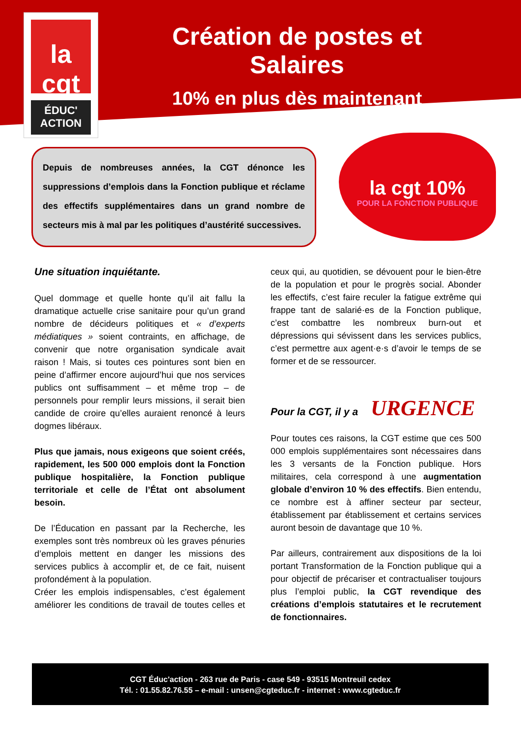la
cgt
ÉDUC'
ACTION
Création de postes et Salaires
10% en plus dès maintenant
Depuis de nombreuses années, la CGT dénonce les suppressions d’emplois dans la Fonction publique et réclame des effectifs supplémentaires dans un grand nombre de secteurs mis à mal par les politiques d’austérité successives.
la cgt 10%
POUR LA FONCTION PUBLIQUE
Une situation inquiétante.
Quel dommage et quelle honte qu’il ait fallu la dramatique actuelle crise sanitaire pour qu’un grand nombre de décideurs politiques et « d’experts médiatiques » soient contraints, en affichage, de convenir que notre organisation syndicale avait raison ! Mais, si toutes ces pointures sont bien en peine d’affirmer encore aujourd’hui que nos services publics ont suffisamment – et même trop – de personnels pour remplir leurs missions, il serait bien candide de croire qu’elles auraient renoncé à leurs dogmes libéraux.
Plus que jamais, nous exigeons que soient créés, rapidement, les 500 000 emplois dont la Fonction publique hospitalière, la Fonction publique territoriale et celle de l’État ont absolument besoin.
De l’Éducation en passant par la Recherche, les exemples sont très nombreux où les graves pénuries d’emplois mettent en danger les missions des services publics à accomplir et, de ce fait, nuisent profondément à la population.
Créer les emplois indispensables, c’est également améliorer les conditions de travail de toutes celles et ceux qui, au quotidien, se dévouent pour le bien-être de la population et pour le progrès social. Abonder les effectifs, c’est faire reculer la fatigue extrême qui frappe tant de salarié·es de la Fonction publique, c’est combattre les nombreux burn-out et dépressions qui sévissent dans les services publics, c’est permettre aux agent·e·s d’avoir le temps de se former et de se ressourcer.
Pour la CGT, il y a URGENCE
Pour toutes ces raisons, la CGT estime que ces 500 000 emplois supplémentaires sont nécessaires dans les 3 versants de la Fonction publique. Hors militaires, cela correspond à une augmentation globale d’environ 10 % des effectifs. Bien entendu, ce nombre est à affiner secteur par secteur, établissement par établissement et certains services auront besoin de davantage que 10 %.
Par ailleurs, contrairement aux dispositions de la loi portant Transformation de la Fonction publique qui a pour objectif de précariser et contractualiser toujours plus l’emploi public, la CGT revendique des créations d’emplois statutaires et le recrutement de fonctionnaires.
CGT Éduc'action - 263 rue de Paris - case 549 - 93515 Montreuil cedex
Tél. : 01.55.82.76.55 – e-mail : unsen@cgteduc.fr - internet : www.cgteduc.fr